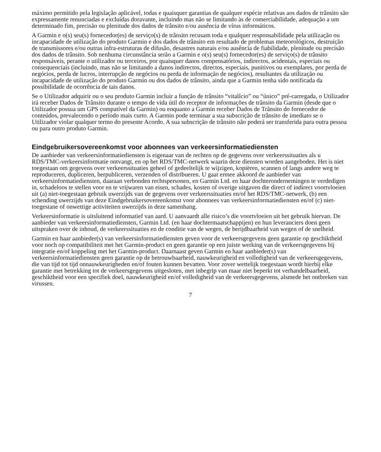máximo permitido pela legislação aplicável, todas e quaisquer garantias de qualquer espécie relativas aos dados de trânsito são expressamente renunciadas e excluídas doravante, incluindo mas não se limitando às de comerciabilidade, adequação a um determinado fim, precisão ou plenitude dos dados de trânsito e/ou ausência de vírus informáticos.
A Garmin e o(s) seu(s) fornecedor(es) de serviço(s) de trânsito recusam toda e qualquer responsabilidade pela utilização ou incapacidade de utilização do produto Garmin e dos dados de trânsito em resultado de problemas meteorológicos, destruição de transmissores e/ou outras infra-estruturas de difusão, desastres naturais e/ou ausência de fiabilidade, plenitude ou precisão dos dados de trânsito. Sob nenhuma circunstância serão a Garmin e o(s) seu(s) fornecedor(es) de serviço(s) de trânsito responsáveis, perante o utilizador ou terceiros, por quaisquer danos compensatórios, indirectos, acidentais, especiais ou consequenciais (incluindo, mas não se limitando a danos indirectos, directos, especiais, punitivos ou exemplares, por perda de negócios, perda de lucros, interrupção de negócios ou perda de informação de negócios), resultantes da utilização ou incapacidade de utilização do produto Garmin ou dos dados de trânsito, ainda que a Garmin tenha sido notificada da possibilidade de ocorrência de tais danos.
Se o Utilizador adquirir ou o seu produto Garmin incluir a função de trânsito “vitalício” ou “único” pré-carregada, o Utilizador irá receber Dados de Trânsito durante o tempo de vida útil do receptor de informações de trânsito da Garmin (desde que o Utilizador possua um GPS compatível da Garmin) ou enquanto a Garmin receber Dados de Trânsito do fornecedor de conteúdos, prevalecendo o período mais curto. A Garmin pode terminar a sua subscrição de trânsito de imediato se o Utilizador violar qualquer termo do presente Acordo. A sua subscrição de trânsito não poderá ser transferida para outra pessoa ou para outro produto Garmin.
Eindgebruikersovereenkomst voor abonnees van verkeersinformatiediensten
De aanbieder van verkeersinformatiediensten is eigenaar van de rechten op de gegevens over verkeerssituaties als u RDS/TMC-verkeersinformatie ontvangt, en op het RDS/TMC-netwerk waarin deze diensten worden aangeboden. Het is niet toegestaan om gegevens over verkeerssituaties geheel of gedeeltelijk te wijzigen, kopiëren, scannen of langs andere weg te reproduceren, dupliceren, herpubliceren, verzenden of distribueren. U gaat ermee akkoord de aanbieder van verkeersinformatiediensten, daaraan verbonden rechtspersonen, en Garmin Ltd. en haar dochterondernemingen te verdedigen in, schadeloos te stellen voor en te vrijwaren van eisen, schades, kosten of overige uitgaven die direct of indirect voortvloeien uit (a) niet-toegestaan gebruik uwerzijds van de gegevens over verkeerssituaties en/of het RDS/TMC-netwerk, (b) een schending uwerzijds van deze Eindgebruikersovereenkomst voor abonnees van verkeersinformatiediensten en/of (c) niet-toegestane of onwettige activiteiten uwerzijds in deze samenhang.
Verkeersinformatie is uitsluitend informatief van aard. U aanvaardt alle risico’s die voortvloeien uit het gebruik hiervan. De aanbieder van verkeersinformatiediensten, Garmin Ltd. (en haar dochtermaatschappijen) en hun leveranciers doen geen uitspraken over de inhoud, de verkeerssituaties en de conditie van de wegen, de berijdbaarheid van wegen of de snelheid.
Garmin en haar aanbieder(s) van verkeersinformatiediensten geven voor de verkeersgegevens geen garantie op geschiktheid voor noch op compatibiliteit met het Garmin-product en geen garantie op een juiste werking van de verkeersgegevens bij integratie en/of koppeling met het Garmin-product. Daarnaast geven Garmin en haar aanbieder(s) van verkeersinformatiediensten geen garantie op de betrouwbaarheid, nauwkeurigheid en volledigheid van de verkeersgegevens, die van tijd tot tijd onnauwkeurigheden en/of fouten kunnen bevatten. Voor zover wettelijk toegestaan wordt hierbij elke garantie met betrekking tot de verkeersgegevens uitgesloten, met inbegrip van maar niet beperkt tot verhandelbaarheid, geschiktheid voor een specifiek doel, nauwkeurigheid en/of volledigheid van de verkeersgegevens, alsmede het ontbreken van virussen.
7